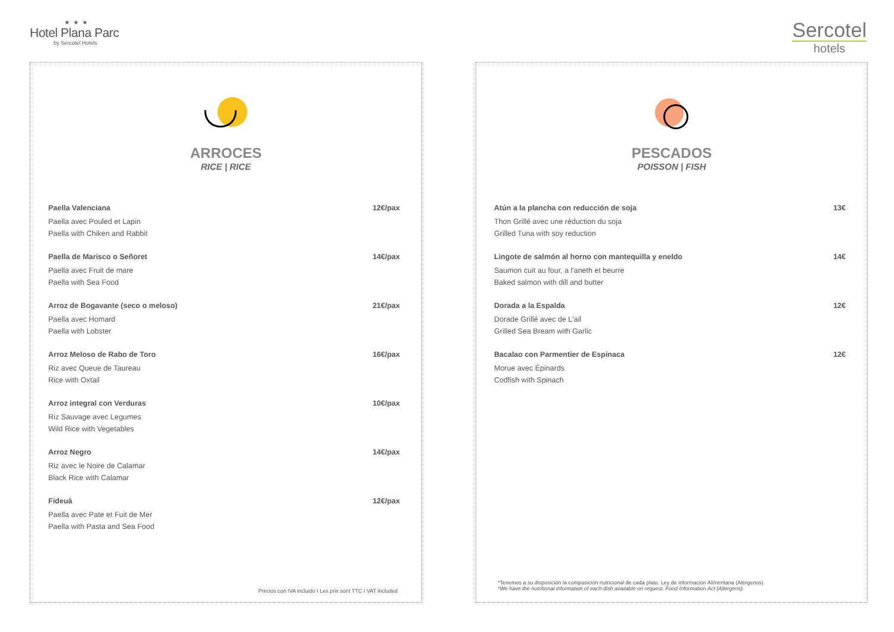★★★
Hotel Plana Parc
by Sercotel Hotels
Sercotel
hotels
ARROCES
RICE | RICE
Paella Valenciana 12€/pax
Paella avec Pouled et Lapin
Paella with Chiken and Rabbit
Paella de Marisco o Señoret 14€/pax
Paella avec Fruit de mare
Paella with Sea Food
Arroz de Bogavante (seco o meloso) 21€/pax
Paella avec Homard
Paella with Lobster
Arroz Meloso de Rabo de Toro 16€/pax
Riz avec Queue de Taureau
Rice with Oxtail
Arroz integral con Verduras 10€/pax
Riz Sauvage avec Legumes
Wild Rice with Vegetables
Arroz Negro 14€/pax
Riz avec le Noire de Calamar
Black Rice with Calamar
Fideuà 12€/pax
Paella avec Pate et Fuit de Mer
Paella with Pasta and Sea Food
Precios con IVA incluido I Les prix sont TTC I VAT included
PESCADOS
POISSON | FISH
Atún a la plancha con reducción de soja 13€
Thon Grillé avec une réduction du soja
Grilled Tuna with soy reduction
Lingote de salmón al horno con mantequilla y eneldo 14€
Saumon cuit au four, a l'aneth et beurre
Baked salmon with dill and butter
Dorada a la Espalda 12€
Dorade Grillé avec de L'ail
Grilled Sea Bream with Garlic
Bacalao con Parmentier de Espinaca 12€
Morue avec Épinards
Codfish with Spinach
*Tenemos a su disposición la composición nutricional de cada plato. Ley de información Alimentaria (Alérgenos).
*We have the nutritional information of each dish available on request. Food Information Act (Allergens).